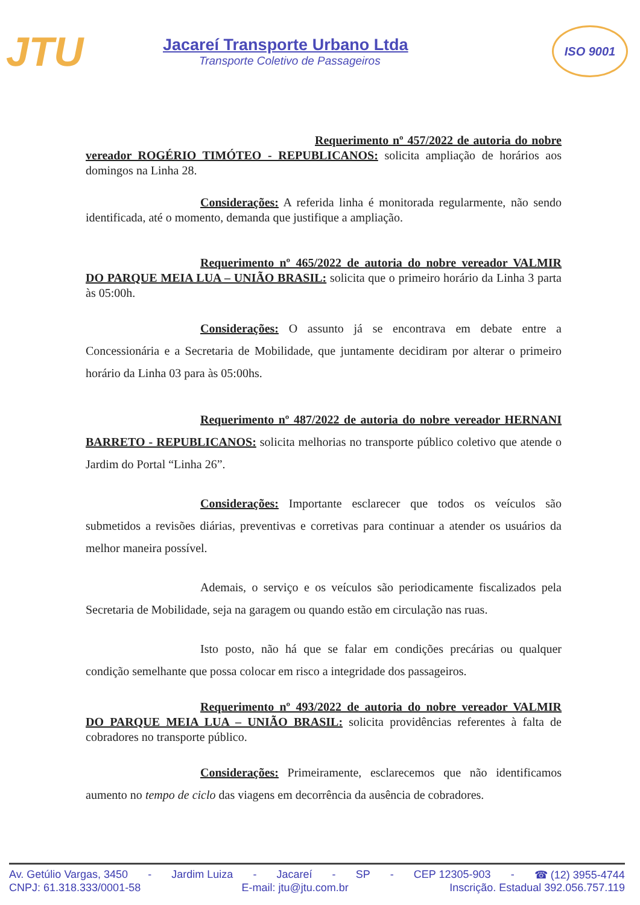JTU
Jacareí Transporte Urbano Ltda
Transporte Coletivo de Passageiros
ISO 9001
Requerimento nº 457/2022 de autoria do nobre vereador ROGÉRIO TIMÓTEO - REPUBLICANOS: solicita ampliação de horários aos domingos na Linha 28.
Considerações: A referida linha é monitorada regularmente, não sendo identificada, até o momento, demanda que justifique a ampliação.
Requerimento nº 465/2022 de autoria do nobre vereador VALMIR DO PARQUE MEIA LUA – UNIÃO BRASIL: solicita que o primeiro horário da Linha 3 parta às 05:00h.
Considerações: O assunto já se encontrava em debate entre a Concessionária e a Secretaria de Mobilidade, que juntamente decidiram por alterar o primeiro horário da Linha 03 para às 05:00hs.
Requerimento nº 487/2022 de autoria do nobre vereador HERNANI BARRETO - REPUBLICANOS: solicita melhorias no transporte público coletivo que atende o Jardim do Portal “Linha 26”.
Considerações: Importante esclarecer que todos os veículos são submetidos a revisões diárias, preventivas e corretivas para continuar a atender os usuários da melhor maneira possível.
Ademais, o serviço e os veículos são periodicamente fiscalizados pela Secretaria de Mobilidade, seja na garagem ou quando estão em circulação nas ruas.
Isto posto, não há que se falar em condições precárias ou qualquer condição semelhante que possa colocar em risco a integridade dos passageiros.
Requerimento nº 493/2022 de autoria do nobre vereador VALMIR DO PARQUE MEIA LUA – UNIÃO BRASIL: solicita providências referentes à falta de cobradores no transporte público.
Considerações: Primeiramente, esclarecemos que não identificamos aumento no tempo de ciclo das viagens em decorrência da ausência de cobradores.
Av. Getúlio Vargas, 3450 - Jardim Luiza - Jacareí - SP - CEP 12305-903 - ☎ (12) 3955-4744
CNPJ: 61.318.333/0001-58 E-mail: jtu@jtu.com.br Inscrição. Estadual 392.056.757.119